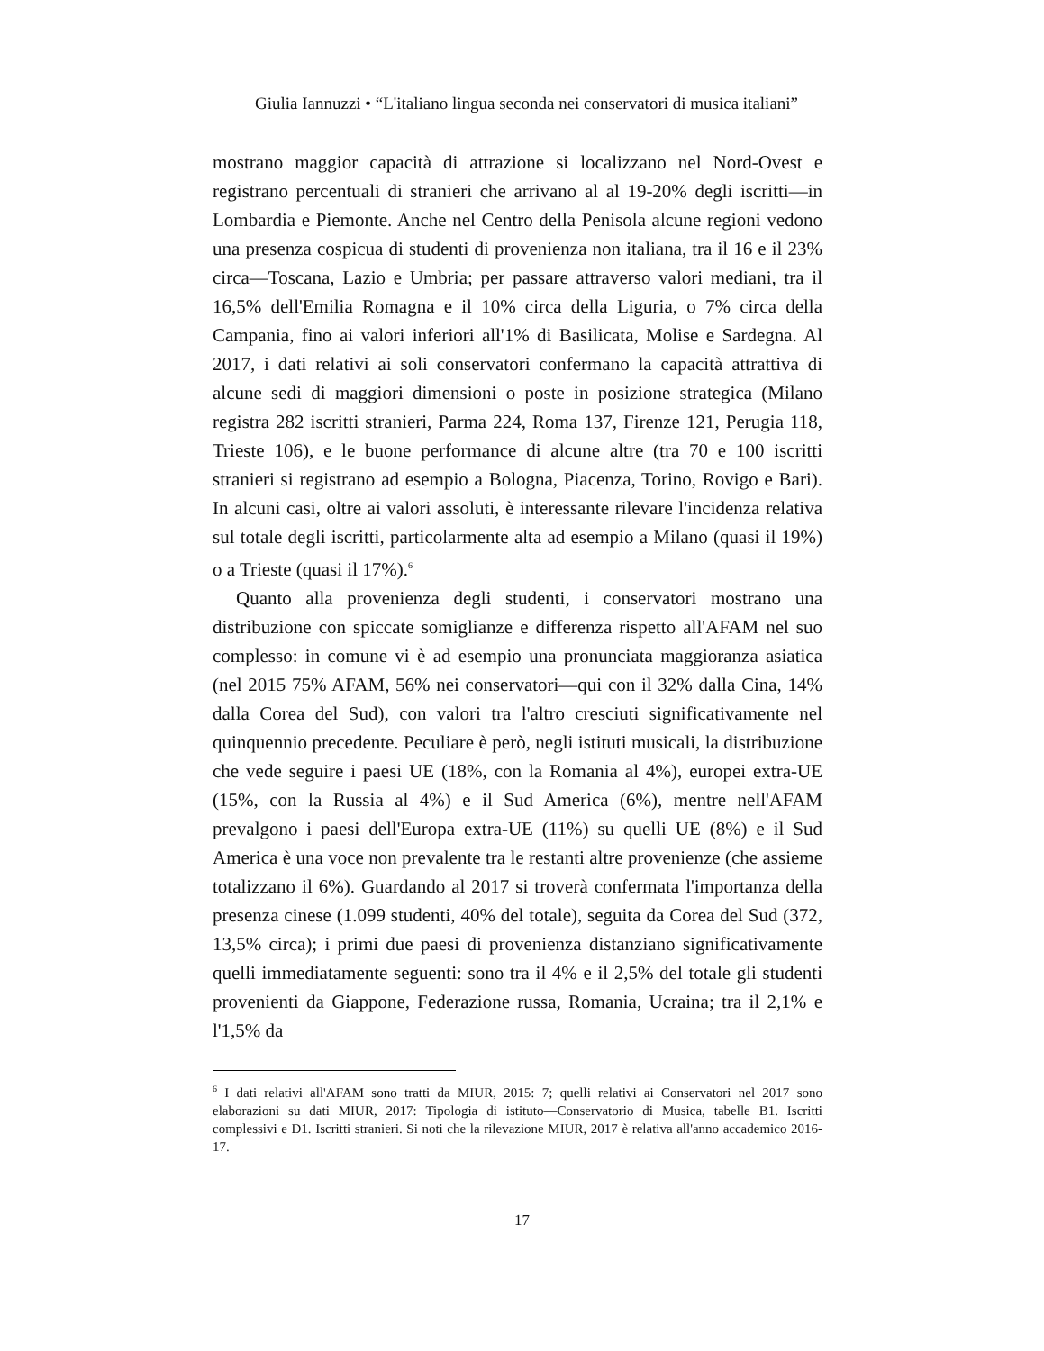Giulia Iannuzzi • “L'italiano lingua seconda nei conservatori di musica italiani”
mostrano maggior capacità di attrazione si localizzano nel Nord-Ovest e registrano percentuali di stranieri che arrivano al al 19-20% degli iscritti—in Lombardia e Piemonte. Anche nel Centro della Penisola alcune regioni vedono una presenza cospicua di studenti di provenienza non italiana, tra il 16 e il 23% circa—Toscana, Lazio e Umbria; per passare attraverso valori mediani, tra il 16,5% dell'Emilia Romagna e il 10% circa della Liguria, o 7% circa della Campania, fino ai valori inferiori all'1% di Basilicata, Molise e Sardegna. Al 2017, i dati relativi ai soli conservatori confermano la capacità attrattiva di alcune sedi di maggiori dimensioni o poste in posizione strategica (Milano registra 282 iscritti stranieri, Parma 224, Roma 137, Firenze 121, Perugia 118, Trieste 106), e le buone performance di alcune altre (tra 70 e 100 iscritti stranieri si registrano ad esempio a Bologna, Piacenza, Torino, Rovigo e Bari). In alcuni casi, oltre ai valori assoluti, è interessante rilevare l'incidenza relativa sul totale degli iscritti, particolarmente alta ad esempio a Milano (quasi il 19%) o a Trieste (quasi il 17%).<sup>6</sup>
Quanto alla provenienza degli studenti, i conservatori mostrano una distribuzione con spiccate somiglianze e differenza rispetto all'AFAM nel suo complesso: in comune vi è ad esempio una pronunciata maggioranza asiatica (nel 2015 75% AFAM, 56% nei conservatori—qui con il 32% dalla Cina, 14% dalla Corea del Sud), con valori tra l'altro cresciuti significativamente nel quinquennio precedente. Peculiare è però, negli istituti musicali, la distribuzione che vede seguire i paesi UE (18%, con la Romania al 4%), europei extra-UE (15%, con la Russia al 4%) e il Sud America (6%), mentre nell'AFAM prevalgono i paesi dell'Europa extra-UE (11%) su quelli UE (8%) e il Sud America è una voce non prevalente tra le restanti altre provenienze (che assieme totalizzano il 6%). Guardando al 2017 si troverà confermata l'importanza della presenza cinese (1.099 studenti, 40% del totale), seguita da Corea del Sud (372, 13,5% circa); i primi due paesi di provenienza distanziano significativamente quelli immediatamente seguenti: sono tra il 4% e il 2,5% del totale gli studenti provenienti da Giappone, Federazione russa, Romania, Ucraina; tra il 2,1% e l'1,5% da
<sup>6</sup> I dati relativi all'AFAM sono tratti da MIUR, 2015: 7; quelli relativi ai Conservatori nel 2017 sono elaborazioni su dati MIUR, 2017: Tipologia di istituto—Conservatorio di Musica, tabelle B1. Iscritti complessivi e D1. Iscritti stranieri. Si noti che la rilevazione MIUR, 2017 è relativa all'anno accademico 2016-17.
17